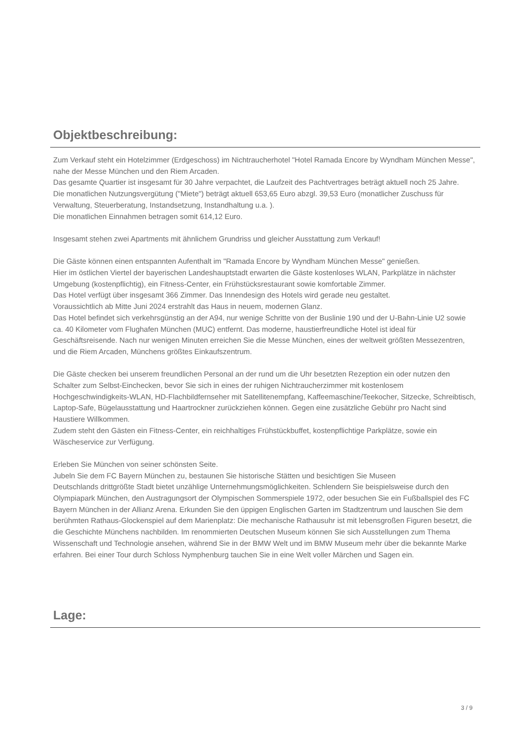Objektbeschreibung:
Zum Verkauf steht ein Hotelzimmer (Erdgeschoss) im Nichtraucherhotel "Hotel Ramada Encore by Wyndham München Messe", nahe der Messe München und den Riem Arcaden.
Das gesamte Quartier ist insgesamt für 30 Jahre verpachtet, die Laufzeit des Pachtvertrages beträgt aktuell noch 25 Jahre.
Die monatlichen Nutzungsvergütung ("Miete") beträgt aktuell 653,65 Euro abzgl. 39,53 Euro (monatlicher Zuschuss für Verwaltung, Steuerberatung, Instandsetzung, Instandhaltung u.a. ).
Die monatlichen Einnahmen betragen somit 614,12 Euro.
Insgesamt stehen zwei Apartments mit ähnlichem Grundriss und gleicher Ausstattung zum Verkauf!
Die Gäste können einen entspannten Aufenthalt im "Ramada Encore by Wyndham München Messe" genießen.
Hier im östlichen Viertel der bayerischen Landeshauptstadt erwarten die Gäste kostenloses WLAN, Parkplätze in nächster Umgebung (kostenpflichtig), ein Fitness-Center, ein Frühstücksrestaurant sowie komfortable Zimmer.
Das Hotel verfügt über insgesamt 366 Zimmer. Das Innendesign des Hotels wird gerade neu gestaltet.
Voraussichtlich ab Mitte Juni 2024 erstrahlt das Haus in neuem, modernen Glanz.
Das Hotel befindet sich verkehrsgünstig an der A94, nur wenige Schritte von der Buslinie 190 und der U-Bahn-Linie U2 sowie ca. 40 Kilometer vom Flughafen München (MUC) entfernt. Das moderne, haustierfreundliche Hotel ist ideal für Geschäftsreisende. Nach nur wenigen Minuten erreichen Sie die Messe München, eines der weltweit größten Messezentren, und die Riem Arcaden, Münchens größtes Einkaufszentrum.
Die Gäste checken bei unserem freundlichen Personal an der rund um die Uhr besetzten Rezeption ein oder nutzen den Schalter zum Selbst-Einchecken, bevor Sie sich in eines der ruhigen Nichtraucherzimmer mit kostenlosem Hochgeschwindigkeits-WLAN, HD-Flachbildfernseher mit Satellitenempfang, Kaffeemaschine/Teekocher, Sitzecke, Schreibtisch, Laptop-Safe, Bügelausstattung und Haartrockner zurückziehen können. Gegen eine zusätzliche Gebühr pro Nacht sind Haustiere Willkommen.
Zudem steht den Gästen ein Fitness-Center, ein reichhaltiges Frühstückbuffet, kostenpflichtige Parkplätze, sowie ein Wäscheservice zur Verfügung.
Erleben Sie München von seiner schönsten Seite.
Jubeln Sie dem FC Bayern München zu, bestaunen Sie historische Stätten und besichtigen Sie Museen
Deutschlands drittgrößte Stadt bietet unzählige Unternehmungsmöglichkeiten. Schlendern Sie beispielsweise durch den Olympiapark München, den Austragungsort der Olympischen Sommerspiele 1972, oder besuchen Sie ein Fußballspiel des FC Bayern München in der Allianz Arena. Erkunden Sie den üppigen Englischen Garten im Stadtzentrum und lauschen Sie dem berühmten Rathaus-Glockenspiel auf dem Marienplatz: Die mechanische Rathausuhr ist mit lebensgroßen Figuren besetzt, die die Geschichte Münchens nachbilden. Im renommierten Deutschen Museum können Sie sich Ausstellungen zum Thema Wissenschaft und Technologie ansehen, während Sie in der BMW Welt und im BMW Museum mehr über die bekannte Marke erfahren. Bei einer Tour durch Schloss Nymphenburg tauchen Sie in eine Welt voller Märchen und Sagen ein.
Lage:
3 / 9